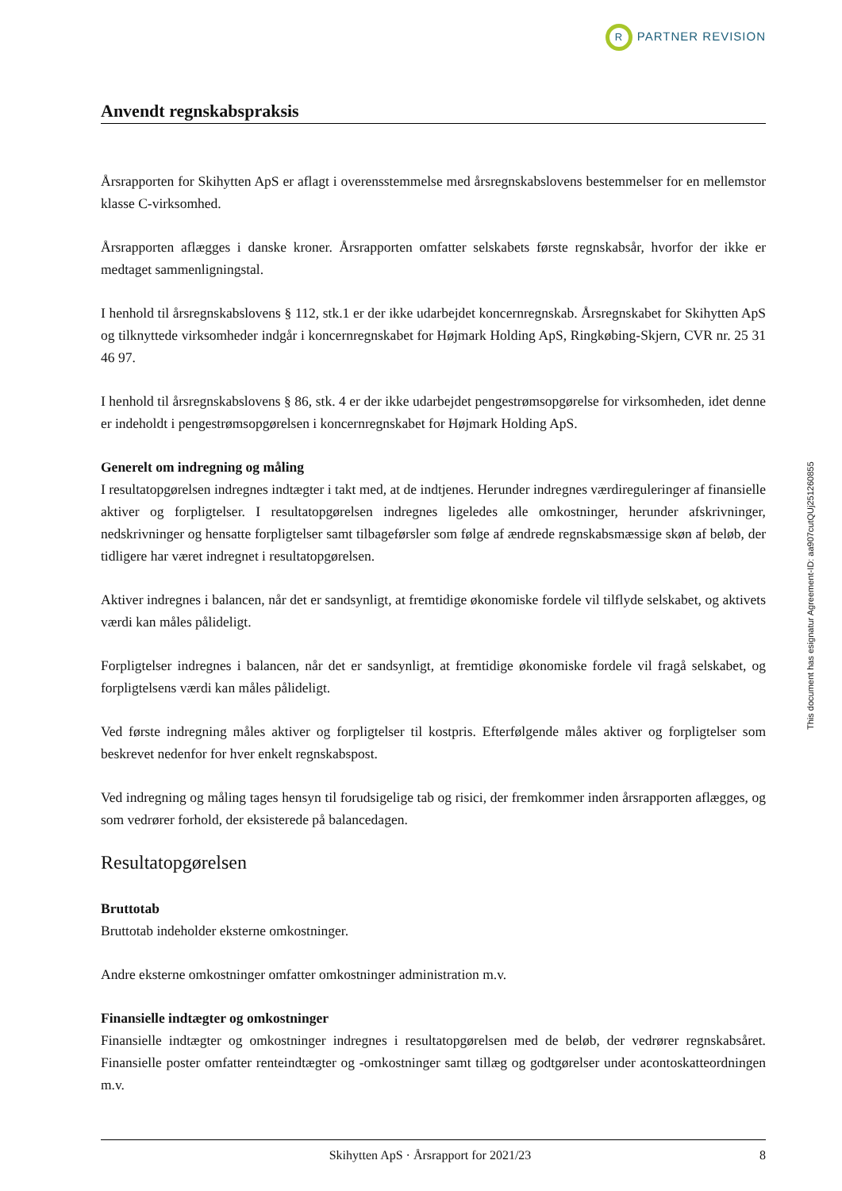R PARTNER REVISION
Anvendt regnskabspraksis
Årsrapporten for Skihytten ApS er aflagt i overensstemmelse med årsregnskabslovens bestemmelser for en mellemstor klasse C-virksomhed.
Årsrapporten aflægges i danske kroner. Årsrapporten omfatter selskabets første regnskabsår, hvorfor der ikke er medtaget sammenligningstal.
I henhold til årsregnskabslovens § 112, stk.1 er der ikke udarbejdet koncernregnskab. Årsregnskabet for Skihytten ApS og tilknyttede virksomheder indgår i koncernregnskabet for Højmark Holding ApS, Ringkøbing-Skjern, CVR nr. 25 31 46 97.
I henhold til årsregnskabslovens § 86, stk. 4 er der ikke udarbejdet pengestrømsopgørelse for virksomheden, idet denne er indeholdt i pengestrømsopgørelsen i koncernregnskabet for Højmark Holding ApS.
Generelt om indregning og måling
I resultatopgørelsen indregnes indtægter i takt med, at de indtjenes. Herunder indregnes værdireguleringer af finansielle aktiver og forpligtelser. I resultatopgørelsen indregnes ligeledes alle omkostninger, herunder afskrivninger, nedskrivninger og hensatte forpligtelser samt tilbageførsler som følge af ændrede regnskabsmæssige skøn af beløb, der tidligere har været indregnet i resultatopgørelsen.
Aktiver indregnes i balancen, når det er sandsynligt, at fremtidige økonomiske fordele vil tilflyde selskabet, og aktivets værdi kan måles pålideligt.
Forpligtelser indregnes i balancen, når det er sandsynligt, at fremtidige økonomiske fordele vil fragå selskabet, og forpligtelsens værdi kan måles pålideligt.
Ved første indregning måles aktiver og forpligtelser til kostpris. Efterfølgende måles aktiver og forpligtelser som beskrevet nedenfor for hver enkelt regnskabspost.
Ved indregning og måling tages hensyn til forudsigelige tab og risici, der fremkommer inden årsrapporten aflægges, og som vedrører forhold, der eksisterede på balancedagen.
Resultatopgørelsen
Bruttotab
Bruttotab indeholder eksterne omkostninger.
Andre eksterne omkostninger omfatter omkostninger administration m.v.
Finansielle indtægter og omkostninger
Finansielle indtægter og omkostninger indregnes i resultatopgørelsen med de beløb, der vedrører regnskabsåret. Finansielle poster omfatter renteindtægter og -omkostninger samt tillæg og godtgørelser under acontoskatteordningen m.v.
This document has esignatur Agreement-ID: aa907cutQUj251260855
Skihytten ApS · Årsrapport for 2021/23 8